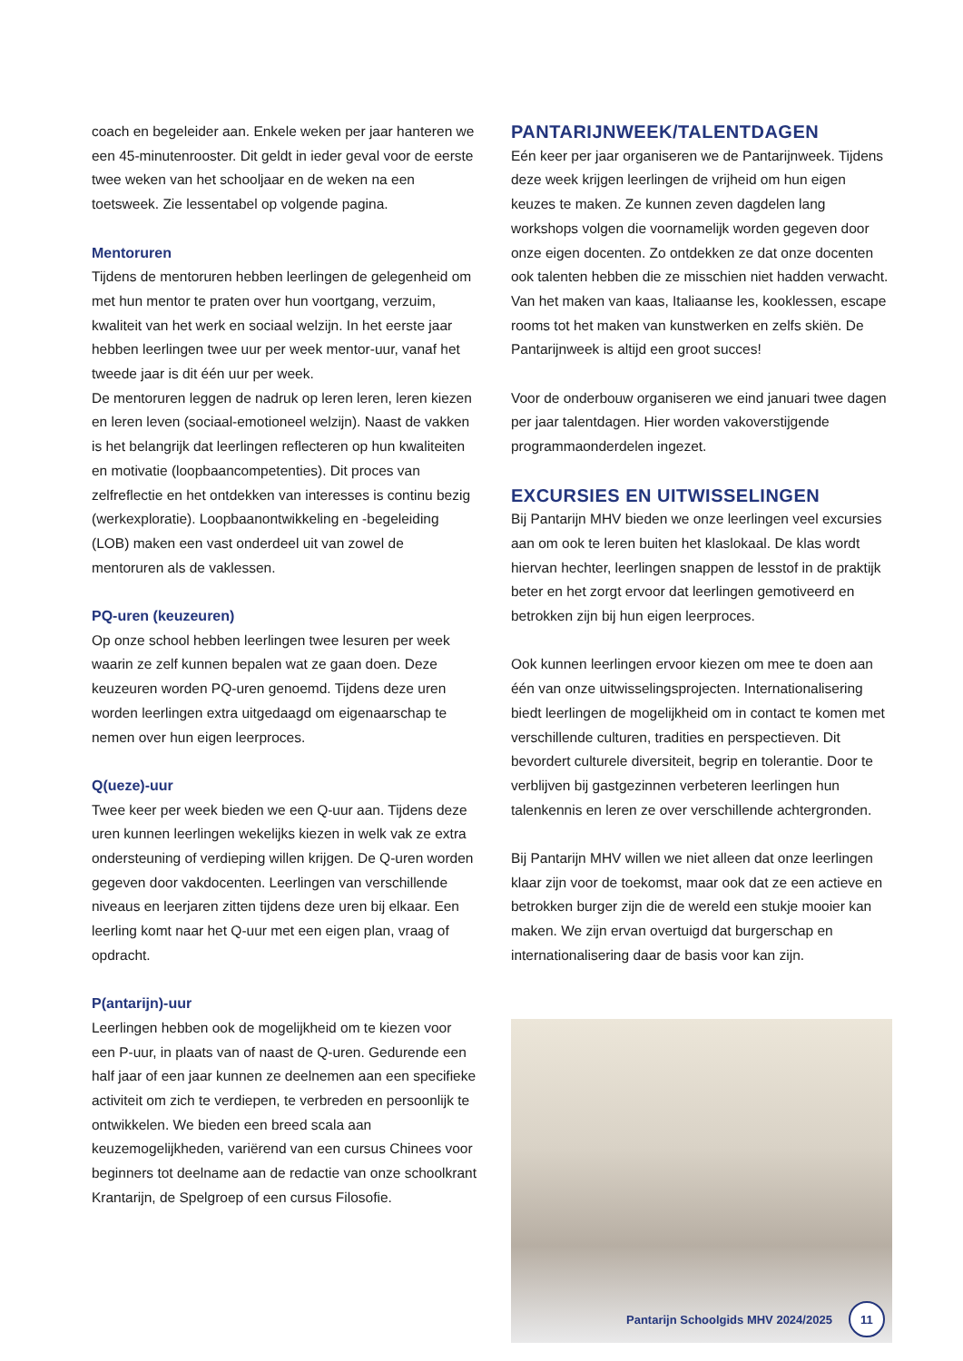coach en begeleider aan. Enkele weken per jaar hanteren we een 45-minutenrooster. Dit geldt in ieder geval voor de eerste twee weken van het schooljaar en de weken na een toetsweek. Zie lessentabel op volgende pagina.
Mentoruren
Tijdens de mentoruren hebben leerlingen de gelegenheid om met hun mentor te praten over hun voortgang, verzuim, kwaliteit van het werk en sociaal welzijn. In het eerste jaar hebben leerlingen twee uur per week mentor-uur, vanaf het tweede jaar is dit één uur per week.
De mentoruren leggen de nadruk op leren leren, leren kiezen en leren leven (sociaal-emotioneel welzijn). Naast de vakken is het belangrijk dat leerlingen reflecteren op hun kwaliteiten en motivatie (loopbaancompetenties). Dit proces van zelfreflectie en het ontdekken van interesses is continu bezig (werkexploratie). Loopbaanontwikkeling en -begeleiding (LOB) maken een vast onderdeel uit van zowel de mentoruren als de vaklessen.
PQ-uren (keuzeuren)
Op onze school hebben leerlingen twee lesuren per week waarin ze zelf kunnen bepalen wat ze gaan doen. Deze keuzeuren worden PQ-uren genoemd. Tijdens deze uren worden leerlingen extra uitgedaagd om eigenaarschap te nemen over hun eigen leerproces.
Q(ueze)-uur
Twee keer per week bieden we een Q-uur aan. Tijdens deze uren kunnen leerlingen wekelijks kiezen in welk vak ze extra ondersteuning of verdieping willen krijgen. De Q-uren worden gegeven door vakdocenten. Leerlingen van verschillende niveaus en leerjaren zitten tijdens deze uren bij elkaar. Een leerling komt naar het Q-uur met een eigen plan, vraag of opdracht.
P(antarijn)-uur
Leerlingen hebben ook de mogelijkheid om te kiezen voor een P-uur, in plaats van of naast de Q-uren. Gedurende een half jaar of een jaar kunnen ze deelnemen aan een specifieke activiteit om zich te verdiepen, te verbreden en persoonlijk te ontwikkelen. We bieden een breed scala aan keuzemogelijkheden, variërend van een cursus Chinees voor beginners tot deelname aan de redactie van onze schoolkrant Krantarijn, de Spelgroep of een cursus Filosofie.
PANTARIJNWEEK/TALENTDAGEN
Eén keer per jaar organiseren we de Pantarijnweek. Tijdens deze week krijgen leerlingen de vrijheid om hun eigen keuzes te maken. Ze kunnen zeven dagdelen lang workshops volgen die voornamelijk worden gegeven door onze eigen docenten. Zo ontdekken ze dat onze docenten ook talenten hebben die ze misschien niet hadden verwacht. Van het maken van kaas, Italiaanse les, kooklessen, escape rooms tot het maken van kunstwerken en zelfs skiën. De Pantarijnweek is altijd een groot succes!
Voor de onderbouw organiseren we eind januari twee dagen per jaar talentdagen. Hier worden vakoverstijgende programmaonderdelen ingezet.
EXCURSIES EN UITWISSELINGEN
Bij Pantarijn MHV bieden we onze leerlingen veel excursies aan om ook te leren buiten het klaslokaal. De klas wordt hiervan hechter, leerlingen snappen de lesstof in de praktijk beter en het zorgt ervoor dat leerlingen gemotiveerd en betrokken zijn bij hun eigen leerproces.
Ook kunnen leerlingen ervoor kiezen om mee te doen aan één van onze uitwisselingsprojecten. Internationalisering biedt leerlingen de mogelijkheid om in contact te komen met verschillende culturen, tradities en perspectieven. Dit bevordert culturele diversiteit, begrip en tolerantie. Door te verblijven bij gastgezinnen verbeteren leerlingen hun talenkennis en leren ze over verschillende achtergronden.
Bij Pantarijn MHV willen we niet alleen dat onze leerlingen klaar zijn voor de toekomst, maar ook dat ze een actieve en betrokken burger zijn die de wereld een stukje mooier kan maken. We zijn ervan overtuigd dat burgerschap en internationalisering daar de basis voor kan zijn.
Pantarijn Schoolgids MHV 2024/2025
11